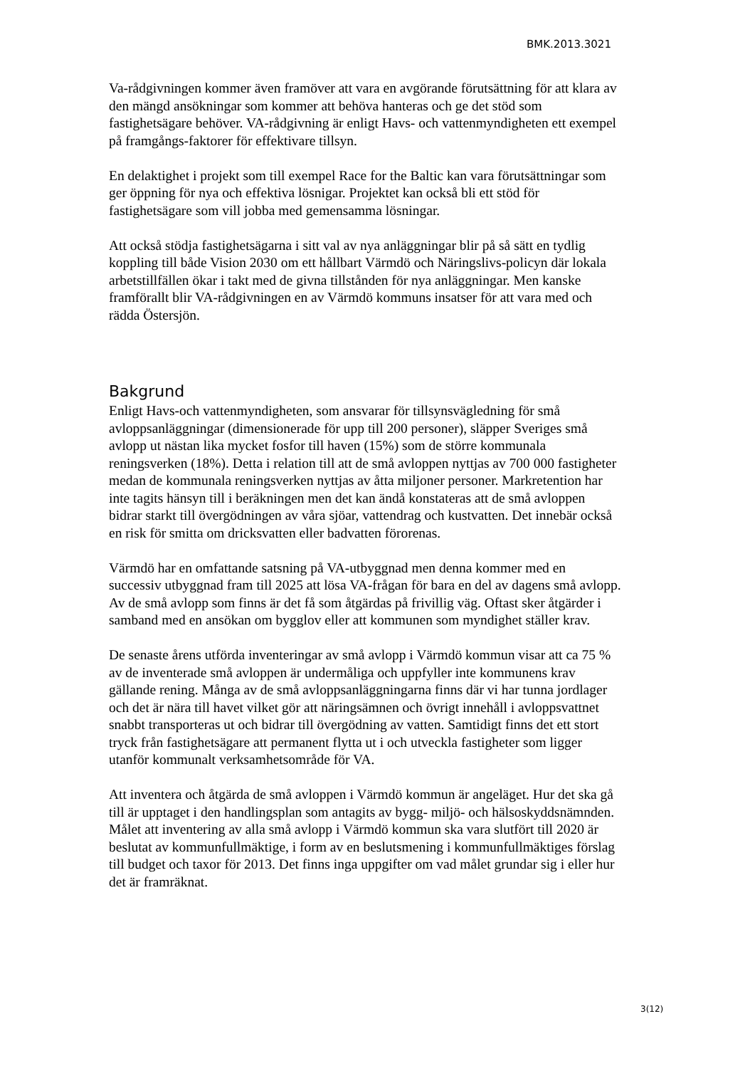BMK.2013.3021
Va-rådgivningen kommer även framöver att vara en avgörande förutsättning för att klara av den mängd ansökningar som kommer att behöva hanteras och ge det stöd som fastighetsägare behöver. VA-rådgivning är enligt Havs- och vattenmyndigheten ett exempel på framgångs-faktorer för effektivare tillsyn.
En delaktighet i projekt som till exempel Race for the Baltic kan vara förutsättningar som ger öppning för nya och effektiva lösnigar. Projektet kan också bli ett stöd för fastighetsägare som vill jobba med gemensamma lösningar.
Att också stödja fastighetsägarna i sitt val av nya anläggningar blir på så sätt en tydlig koppling till både Vision 2030 om ett hållbart Värmdö och Näringslivs-policyn där lokala arbetstillfällen ökar i takt med de givna tillstånden för nya anläggningar. Men kanske framförallt blir VA-rådgivningen en av Värmdö kommuns insatser för att vara med och rädda Östersjön.
Bakgrund
Enligt Havs-och vattenmyndigheten, som ansvarar för tillsynsvägledning för små avloppsanläggningar (dimensionerade för upp till 200 personer), släpper Sveriges små avlopp ut nästan lika mycket fosfor till haven (15%) som de större kommunala reningsverken (18%). Detta i relation till att de små avloppen nyttjas av 700 000 fastigheter medan de kommunala reningsverken nyttjas av åtta miljoner personer. Markretention har inte tagits hänsyn till i beräkningen men det kan ändå konstateras att de små avloppen bidrar starkt till övergödningen av våra sjöar, vattendrag och kustvatten. Det innebär också en risk för smitta om dricksvatten eller badvatten förorenas.
Värmdö har en omfattande satsning på VA-utbyggnad men denna kommer med en successiv utbyggnad fram till 2025 att lösa VA-frågan för bara en del av dagens små avlopp. Av de små avlopp som finns är det få som åtgärdas på frivillig väg. Oftast sker åtgärder i samband med en ansökan om bygglov eller att kommunen som myndighet ställer krav.
De senaste årens utförda inventeringar av små avlopp i Värmdö kommun visar att ca 75 % av de inventerade små avloppen är undermåliga och uppfyller inte kommunens krav gällande rening. Många av de små avloppsanläggningarna finns där vi har tunna jordlager och det är nära till havet vilket gör att näringsämnen och övrigt innehåll i avloppsvattnet snabbt transporteras ut och bidrar till övergödning av vatten. Samtidigt finns det ett stort tryck från fastighetsägare att permanent flytta ut i och utveckla fastigheter som ligger utanför kommunalt verksamhetsområde för VA.
Att inventera och åtgärda de små avloppen i Värmdö kommun är angeläget. Hur det ska gå till är upptaget i den handlingsplan som antagits av bygg- miljö- och hälsoskyddsnämnden. Målet att inventering av alla små avlopp i Värmdö kommun ska vara slutfört till 2020 är beslutat av kommunfullmäktige, i form av en beslutsmening i kommunfullmäktiges förslag till budget och taxor för 2013. Det finns inga uppgifter om vad målet grundar sig i eller hur det är framräknat.
3(12)